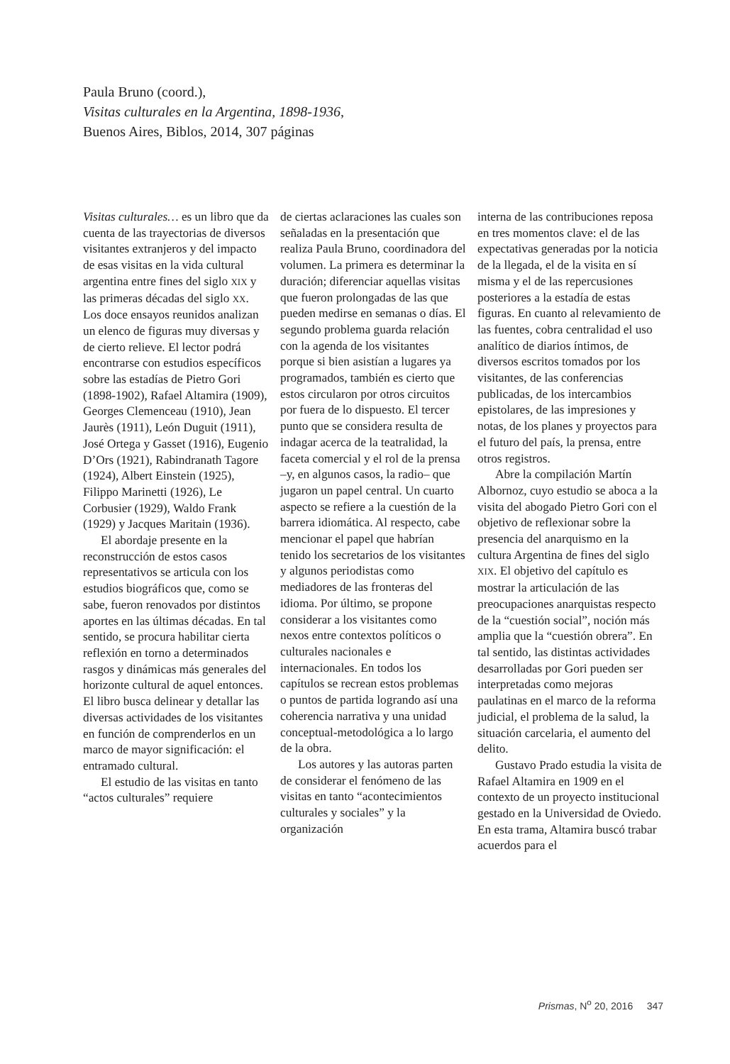Paula Bruno (coord.),
Visitas culturales en la Argentina, 1898-1936,
Buenos Aires, Biblos, 2014, 307 páginas
Visitas culturales… es un libro que da cuenta de las trayectorias de diversos visitantes extranjeros y del impacto de esas visitas en la vida cultural argentina entre fines del siglo XIX y las primeras décadas del siglo XX. Los doce ensayos reunidos analizan un elenco de figuras muy diversas y de cierto relieve. El lector podrá encontrarse con estudios específicos sobre las estadías de Pietro Gori (1898-1902), Rafael Altamira (1909), Georges Clemenceau (1910), Jean Jaurès (1911), León Duguit (1911), José Ortega y Gasset (1916), Eugenio D’Ors (1921), Rabindranath Tagore (1924), Albert Einstein (1925), Filippo Marinetti (1926), Le Corbusier (1929), Waldo Frank (1929) y Jacques Maritain (1936).
El abordaje presente en la reconstrucción de estos casos representativos se articula con los estudios biográficos que, como se sabe, fueron renovados por distintos aportes en las últimas décadas. En tal sentido, se procura habilitar cierta reflexión en torno a determinados rasgos y dinámicas más generales del horizonte cultural de aquel entonces. El libro busca delinear y detallar las diversas actividades de los visitantes en función de comprenderlos en un marco de mayor significación: el entramado cultural.
El estudio de las visitas en tanto “actos culturales” requiere
de ciertas aclaraciones las cuales son señaladas en la presentación que realiza Paula Bruno, coordinadora del volumen. La primera es determinar la duración; diferenciar aquellas visitas que fueron prolongadas de las que pueden medirse en semanas o días. El segundo problema guarda relación con la agenda de los visitantes porque si bien asistían a lugares ya programados, también es cierto que estos circularon por otros circuitos por fuera de lo dispuesto. El tercer punto que se considera resulta de indagar acerca de la teatralidad, la faceta comercial y el rol de la prensa –y, en algunos casos, la radio– que jugaron un papel central. Un cuarto aspecto se refiere a la cuestión de la barrera idiomática. Al respecto, cabe mencionar el papel que habrían tenido los secretarios de los visitantes y algunos periodistas como mediadores de las fronteras del idioma. Por último, se propone considerar a los visitantes como nexos entre contextos políticos o culturales nacionales e internacionales. En todos los capítulos se recrean estos problemas o puntos de partida logrando así una coherencia narrativa y una unidad conceptual-metodológica a lo largo de la obra.
Los autores y las autoras parten de considerar el fenómeno de las visitas en tanto “acontecimientos culturales y sociales” y la organización
interna de las contribuciones reposa en tres momentos clave: el de las expectativas generadas por la noticia de la llegada, el de la visita en sí misma y el de las repercusiones posteriores a la estadía de estas figuras. En cuanto al relevamiento de las fuentes, cobra centralidad el uso analítico de diarios íntimos, de diversos escritos tomados por los visitantes, de las conferencias publicadas, de los intercambios epistolares, de las impresiones y notas, de los planes y proyectos para el futuro del país, la prensa, entre otros registros.
Abre la compilación Martín Albornoz, cuyo estudio se aboca a la visita del abogado Pietro Gori con el objetivo de reflexionar sobre la presencia del anarquismo en la cultura Argentina de fines del siglo XIX. El objetivo del capítulo es mostrar la articulación de las preocupaciones anarquistas respecto de la “cuestión social”, noción más amplia que la “cuestión obrera”. En tal sentido, las distintas actividades desarrolladas por Gori pueden ser interpretadas como mejoras paulatinas en el marco de la reforma judicial, el problema de la salud, la situación carcelaria, el aumento del delito.
Gustavo Prado estudia la visita de Rafael Altamira en 1909 en el contexto de un proyecto institucional gestado en la Universidad de Oviedo. En esta trama, Altamira buscó trabar acuerdos para el
Prismas, N<sup>o</sup> 20, 2016 347